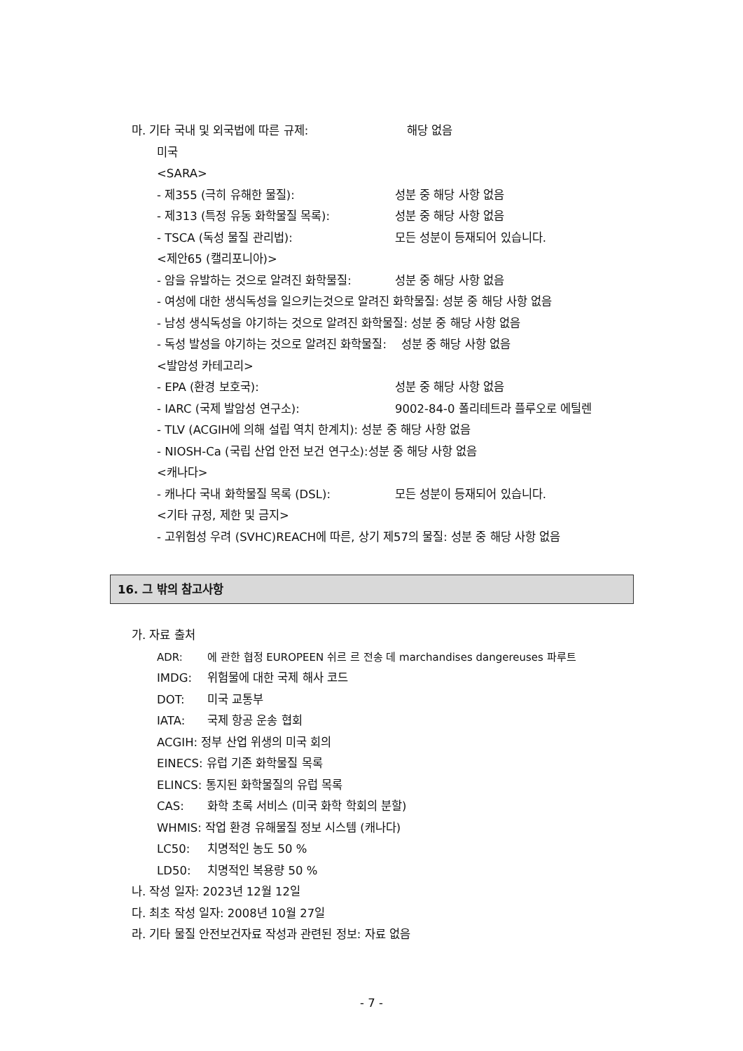마. 기타 국내 및 외국법에 따른 규제: 해당 없음
미국
<SARA>
- 제355 (극히 유해한 물질): 성분 중 해당 사항 없음
- 제313 (특정 유동 화학물질 목록): 성분 중 해당 사항 없음
- TSCA (독성 물질 관리법): 모든 성분이 등재되어 있습니다.
<제안65 (캘리포니아)>
- 암을 유발하는 것으로 알려진 화학물질: 성분 중 해당 사항 없음
- 여성에 대한 생식독성을 일으키는것으로 알려진 화학물질: 성분 중 해당 사항 없음
- 남성 생식독성을 야기하는 것으로 알려진 화학물질: 성분 중 해당 사항 없음
- 독성 발성을 야기하는 것으로 알려진 화학물질: 성분 중 해당 사항 없음
<발암성 카테고리>
- EPA (환경 보호국): 성분 중 해당 사항 없음
- IARC (국제 발암성 연구소): 9002-84-0 폴리테트라 플루오로 에틸렌
- TLV (ACGIH에 의해 설립 역치 한계치): 성분 중 해당 사항 없음
- NIOSH-Ca (국립 산업 안전 보건 연구소):성분 중 해당 사항 없음
<캐나다>
- 캐나다 국내 화학물질 목록 (DSL): 모든 성분이 등재되어 있습니다.
<기타 규정, 제한 및 금지>
- 고위험성 우려 (SVHC)REACH에 따른, 상기 제57의 물질: 성분 중 해당 사항 없음
16. 그 밖의 참고사항
가. 자료 출처
ADR: 에 관한 협정 EUROPEEN 쉬르 르 전송 데 marchandises dangereuses 파루트
IMDG: 위험물에 대한 국제 해사 코드
DOT: 미국 교통부
IATA: 국제 항공 운송 협회
ACGIH: 정부 산업 위생의 미국 회의
EINECS: 유럽 기존 화학물질 목록
ELINCS: 통지된 화학물질의 유럽 목록
CAS: 화학 초록 서비스 (미국 화학 학회의 분할)
WHMIS: 작업 환경 유해물질 정보 시스템 (캐나다)
LC50: 치명적인 농도 50 %
LD50: 치명적인 복용량 50 %
나. 작성 일자: 2023년 12월 12일
다. 최초 작성 일자: 2008년 10월 27일
라. 기타 물질 안전보건자료 작성과 관련된 정보: 자료 없음
- 7 -